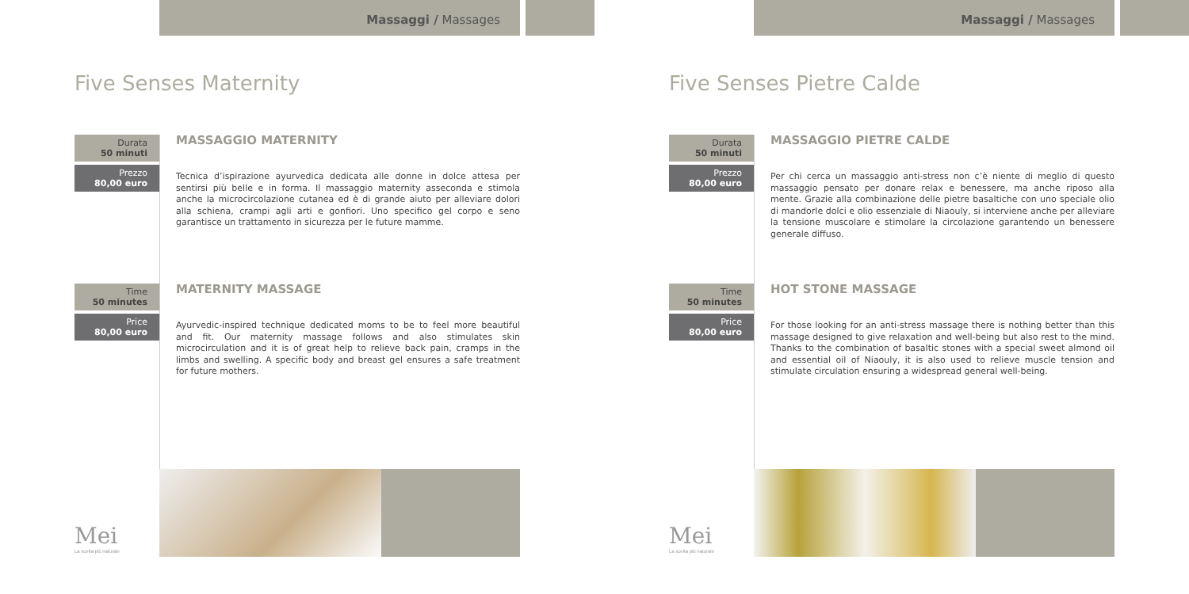Massaggi / Massages
Five Senses Maternity
Durata
50 minuti
Prezzo
80,00 euro
MASSAGGIO MATERNITY
Tecnica d’ispirazione ayurvedica dedicata alle donne in dolce attesa per sentirsi più belle e in forma. Il massaggio maternity asseconda e stimola anche la microcircolazione cutanea ed è di grande aiuto per alleviare dolori alla schiena, crampi agli arti e gonfiori. Uno specifico gel corpo e seno garantisce un trattamento in sicurezza per le future mamme.
Time
50 minutes
Price
80,00 euro
MATERNITY MASSAGE
Ayurvedic-inspired technique dedicated moms to be to feel more beautiful and fit. Our maternity massage follows and also stimulates skin microcirculation and it is of great help to relieve back pain, cramps in the limbs and swelling. A specific body and breast gel ensures a safe treatment for future mothers.
Mei
La scelta più naturale
Massaggi / Massages
Five Senses Pietre Calde
Durata
50 minuti
Prezzo
80,00 euro
MASSAGGIO PIETRE CALDE
Per chi cerca un massaggio anti-stress non c’è niente di meglio di questo massaggio pensato per donare relax e benessere, ma anche riposo alla mente. Grazie alla combinazione delle pietre basaltiche con uno speciale olio di mandorle dolci e olio essenziale di Niaouly, si interviene anche per alleviare la tensione muscolare e stimolare la circolazione garantendo un benessere generale diffuso.
Time
50 minutes
Price
80,00 euro
HOT STONE MASSAGE
For those looking for an anti-stress massage there is nothing better than this massage designed to give relaxation and well-being but also rest to the mind. Thanks to the combination of basaltic stones with a special sweet almond oil and essential oil of Niaouly, it is also used to relieve muscle tension and stimulate circulation ensuring a widespread general well-being.
Mei
La scelta più naturale